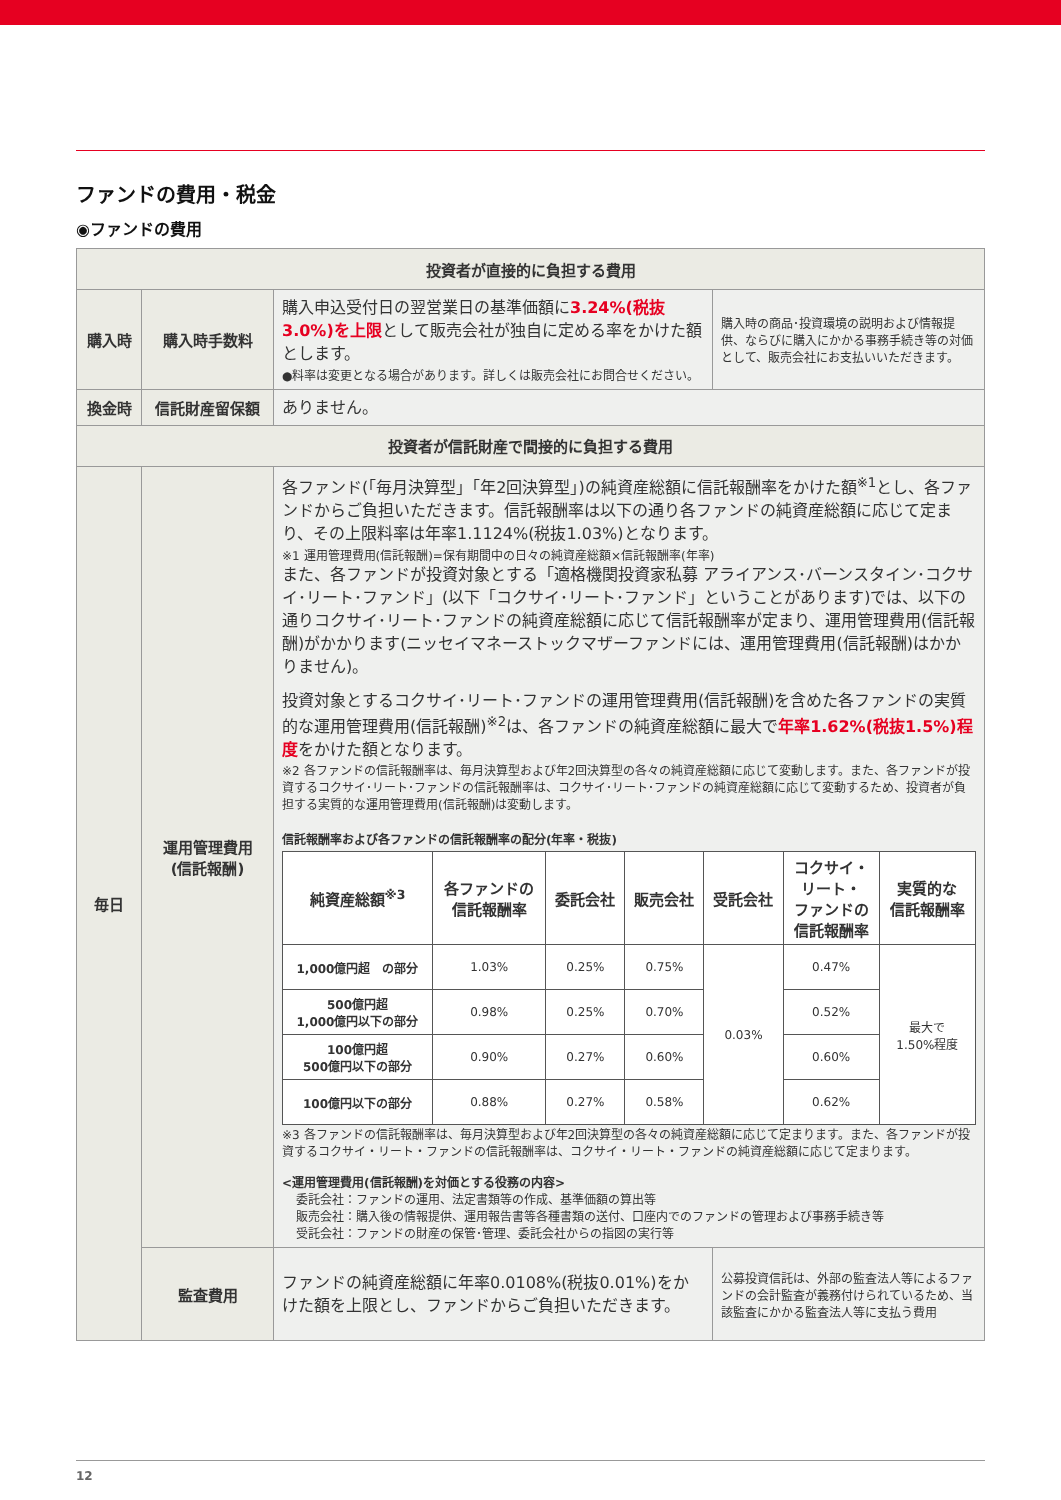ファンドの費用・税金
◉ファンドの費用
| 投資者が直接的に負担する費用 | | | |
| --- | --- | --- | --- |
| 購入時 | 購入時手数料 | 購入申込受付日の翌営業日の基準価額に 3.24%(税抜3.0%)を上限 として販売会社が独自に定める率をかけた額とします。 ●料率は変更となる場合があります。詳しくは販売会社にお問合せください。 | 購入時の商品･投資環境の説明および情報提供、ならびに購入にかかる事務手続き等の対価として、販売会社にお支払いいただきます。 |
| 換金時 | 信託財産留保額 | ありません。 | |
| 投資者が信託財産で間接的に負担する費用 | | | |
| 毎日 | 運用管理費用 (信託報酬) | 各ファンド(「毎月決算型」「年2回決算型」)の純資産総額に信託報酬率をかけた額<sup>※1</sup>とし、各ファンドからご負担いただきます。信託報酬率は以下の通り各ファンドの純資産総額に応じて定まり、その上限料率は年率1.1124%(税抜1.03%)となります。 ※1 運用管理費用(信託報酬)=保有期間中の日々の純資産総額×信託報酬率(年率) また、各ファンドが投資対象とする「適格機関投資家私募 アライアンス･バーンスタイン･コクサイ･リート･ファンド」(以下「コクサイ･リート･ファンド」ということがあります)では、以下の通りコクサイ･リート･ファンドの純資産総額に応じて信託報酬率が定まり、運用管理費用(信託報酬)がかかります(ニッセイマネーストックマザーファンドには、運用管理費用(信託報酬)はかかりません)。 投資対象とするコクサイ･リート･ファンドの運用管理費用(信託報酬)を含めた各ファンドの実質的な運用管理費用(信託報酬)<sup>※2</sup>は、各ファンドの純資産総額に最大で 年率1.62%(税抜1.5%)程度 をかけた額となります。 ※2 各ファンドの信託報酬率は、毎月決算型および年2回決算型の各々の純資産総額に応じて変動します。また、各ファンドが投資するコクサイ･リート･ファンドの信託報酬率は、コクサイ･リート･ファンドの純資産総額に応じて変動するため、投資者が負担する実質的な運用管理費用(信託報酬)は変動します。 信託報酬率および各ファンドの信託報酬率の配分(年率・税抜) / 純資産総額<sup>※3</sup> / 各ファンドの 信託報酬率 / 委託会社 / 販売会社 / 受託会社 / コクサイ・ リート・ ファンドの 信託報酬率 / 実質的な 信託報酬率 / / --- / --- / --- / --- / --- / --- / --- / / 1,000億円超 の部分 / 1.03% / 0.25% / 0.75% / 0.03% / 0.47% / 最大で 1.50%程度 / / 500億円超 1,000億円以下の部分 / 0.98% / 0.25% / 0.70% / / 0.52% / / / 100億円超 500億円以下の部分 / 0.90% / 0.27% / 0.60% / / 0.60% / / / 100億円以下の部分 / 0.88% / 0.27% / 0.58% / / 0.62% / / ※3 各ファンドの信託報酬率は、毎月決算型および年2回決算型の各々の純資産総額に応じて定まります。また、各ファンドが投資するコクサイ・リート・ファンドの信託報酬率は、コクサイ・リート・ファンドの純資産総額に応じて定まります。 <運用管理費用(信託報酬)を対価とする役務の内容> 委託会社：ファンドの運用、法定書類等の作成、基準価額の算出等 販売会社：購入後の情報提供、運用報告書等各種書類の送付、口座内でのファンドの管理および事務手続き等 受託会社：ファンドの財産の保管･管理、委託会社からの指図の実行等 | |
| | 監査費用 | ファンドの純資産総額に年率0.0108%(税抜0.01%)をかけた額を上限とし、ファンドからご負担いただきます。 | 公募投資信託は、外部の監査法人等によるファンドの会計監査が義務付けられているため、当該監査にかかる監査法人等に支払う費用 |
12